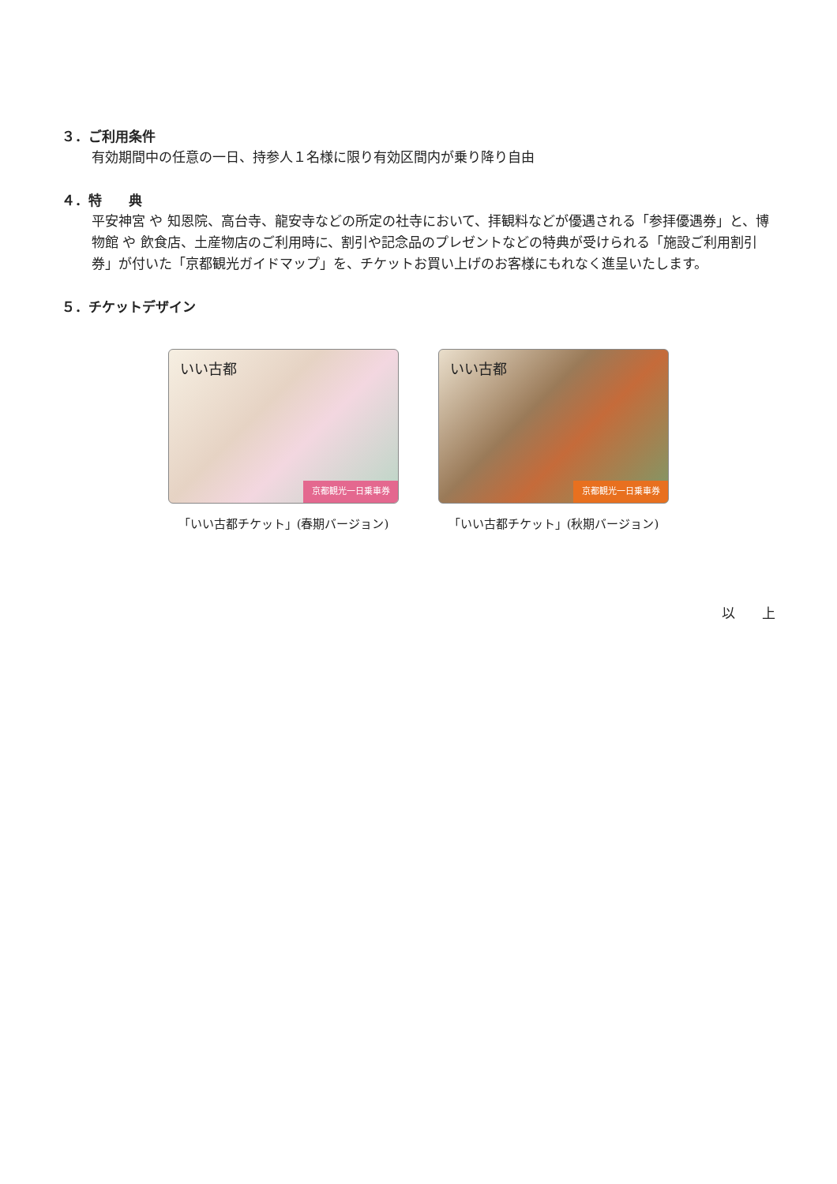３．ご利用条件
有効期間中の任意の一日、持参人１名様に限り有効区間内が乗り降り自由
４．特　　典
平安神宮 や 知恩院、高台寺、龍安寺などの所定の社寺において、拝観料などが優遇される「参拝優遇券」と、博物館 や 飲食店、土産物店のご利用時に、割引や記念品のプレゼントなどの特典が受けられる「施設ご利用割引券」が付いた「京都観光ガイドマップ」を、チケットお買い上げのお客様にもれなく進呈いたします。
５．チケットデザイン
いい古都
京都観光一日乗車券
「いい古都チケット」(春期バージョン)
いい古都
京都観光一日乗車券
「いい古都チケット」(秋期バージョン)
以　　上